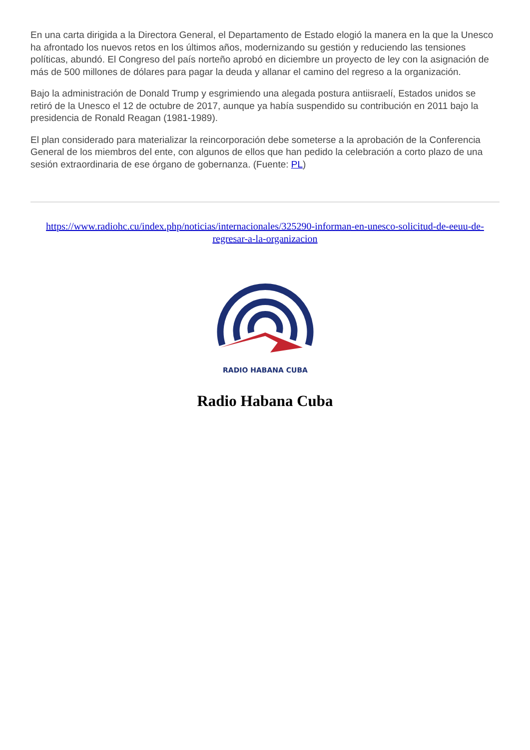En una carta dirigida a la Directora General, el Departamento de Estado elogió la manera en la que la Unesco ha afrontado los nuevos retos en los últimos años, modernizando su gestión y reduciendo las tensiones políticas, abundó. El Congreso del país norteño aprobó en diciembre un proyecto de ley con la asignación de más de 500 millones de dólares para pagar la deuda y allanar el camino del regreso a la organización.
Bajo la administración de Donald Trump y esgrimiendo una alegada postura antiisraelí, Estados unidos se retiró de la Unesco el 12 de octubre de 2017, aunque ya había suspendido su contribución en 2011 bajo la presidencia de Ronald Reagan (1981-1989).
El plan considerado para materializar la reincorporación debe someterse a la aprobación de la Conferencia General de los miembros del ente, con algunos de ellos que han pedido la celebración a corto plazo de una sesión extraordinaria de ese órgano de gobernanza. (Fuente: PL)
https://www.radiohc.cu/index.php/noticias/internacionales/325290-informan-en-unesco-solicitud-de-eeuu-de-regresar-a-la-organizacion
RADIO HABANA CUBA
Radio Habana Cuba